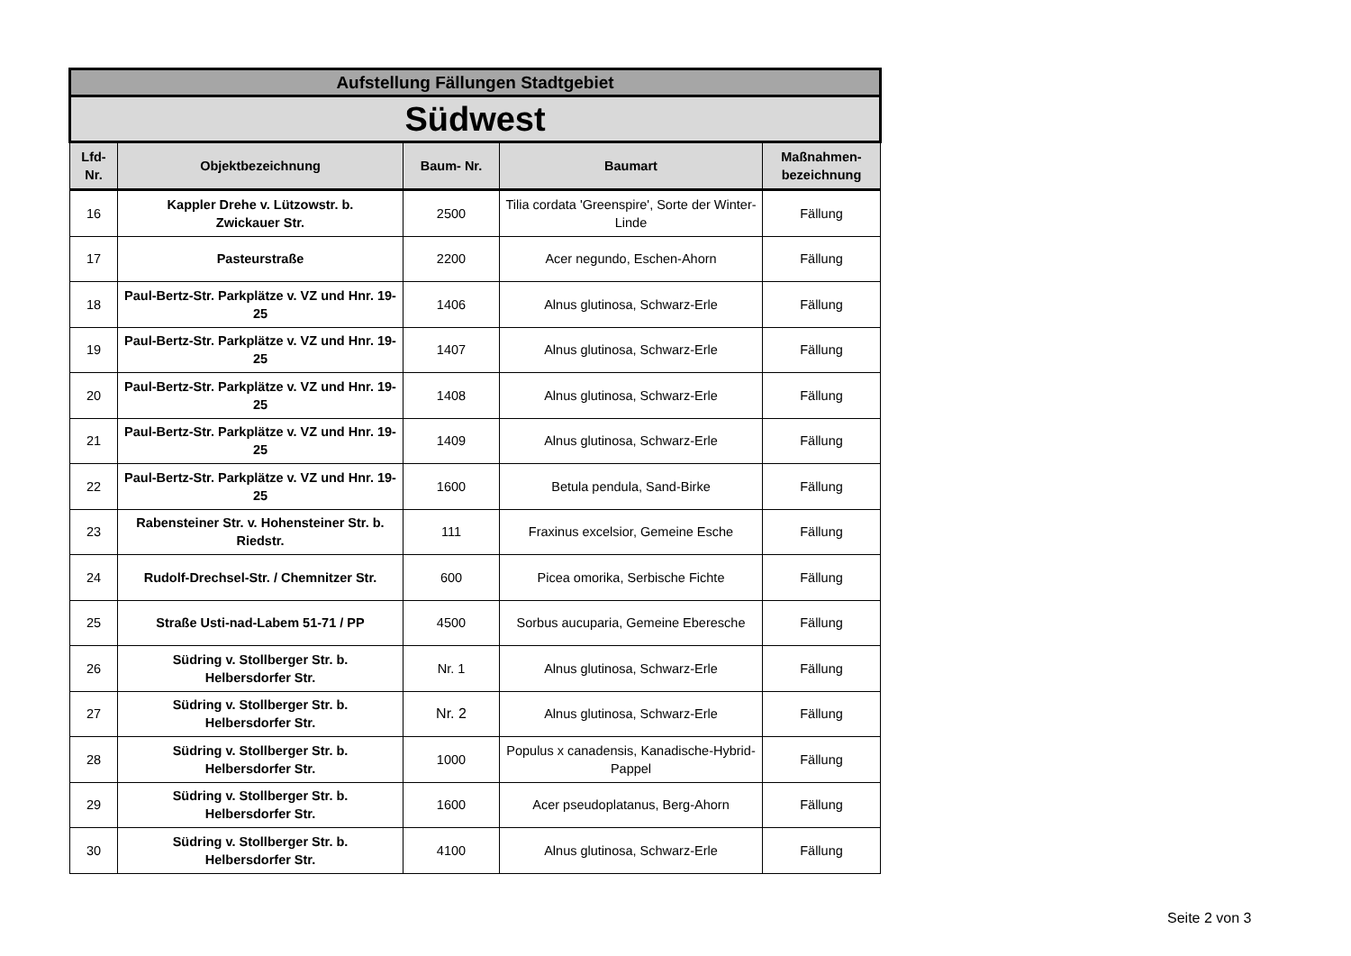| Aufstellung Fällungen Stadtgebiet | | | | |
| Südwest | | | | |
| Lfd- Nr. | Objektbezeichnung | Baum- Nr. | Baumart | Maßnahmen- bezeichnung |
| 16 | Kappler Drehe v. Lützowstr. b. Zwickauer Str. | 2500 | Tilia cordata 'Greenspire', Sorte der Winter-Linde | Fällung |
| 17 | Pasteurstraße | 2200 | Acer negundo, Eschen-Ahorn | Fällung |
| 18 | Paul-Bertz-Str. Parkplätze v. VZ und Hnr. 19-25 | 1406 | Alnus glutinosa, Schwarz-Erle | Fällung |
| 19 | Paul-Bertz-Str. Parkplätze v. VZ und Hnr. 19-25 | 1407 | Alnus glutinosa, Schwarz-Erle | Fällung |
| 20 | Paul-Bertz-Str. Parkplätze v. VZ und Hnr. 19-25 | 1408 | Alnus glutinosa, Schwarz-Erle | Fällung |
| 21 | Paul-Bertz-Str. Parkplätze v. VZ und Hnr. 19-25 | 1409 | Alnus glutinosa, Schwarz-Erle | Fällung |
| 22 | Paul-Bertz-Str. Parkplätze v. VZ und Hnr. 19-25 | 1600 | Betula pendula, Sand-Birke | Fällung |
| 23 | Rabensteiner Str. v. Hohensteiner Str. b. Riedstr. | 111 | Fraxinus excelsior, Gemeine Esche | Fällung |
| 24 | Rudolf-Drechsel-Str. / Chemnitzer Str. | 600 | Picea omorika, Serbische Fichte | Fällung |
| 25 | Straße Usti-nad-Labem 51-71 / PP | 4500 | Sorbus aucuparia, Gemeine Eberesche | Fällung |
| 26 | Südring v. Stollberger Str. b. Helbersdorfer Str. | Nr. 1 | Alnus glutinosa, Schwarz-Erle | Fällung |
| 27 | Südring v. Stollberger Str. b. Helbersdorfer Str. | Nr. 2 | Alnus glutinosa, Schwarz-Erle | Fällung |
| 28 | Südring v. Stollberger Str. b. Helbersdorfer Str. | 1000 | Populus x canadensis, Kanadische-Hybrid-Pappel | Fällung |
| 29 | Südring v. Stollberger Str. b. Helbersdorfer Str. | 1600 | Acer pseudoplatanus, Berg-Ahorn | Fällung |
| 30 | Südring v. Stollberger Str. b. Helbersdorfer Str. | 4100 | Alnus glutinosa, Schwarz-Erle | Fällung |
Seite 2 von 3